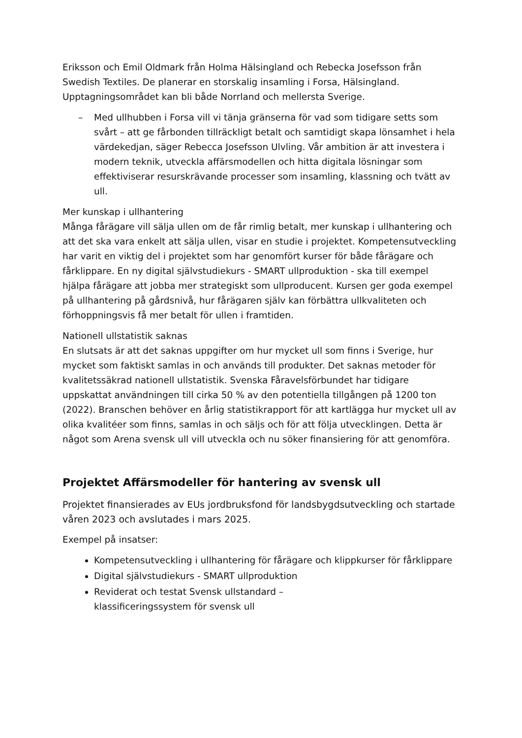Eriksson och Emil Oldmark från Holma Hälsingland och Rebecka Josefsson från Swedish Textiles. De planerar en storskalig insamling i Forsa, Hälsingland. Upptagningsområdet kan bli både Norrland och mellersta Sverige.
– Med ullhubben i Forsa vill vi tänja gränserna för vad som tidigare setts som svårt – att ge fårbonden tillräckligt betalt och samtidigt skapa lönsamhet i hela värdekedjan, säger Rebecca Josefsson Ulvling. Vår ambition är att investera i modern teknik, utveckla affärsmodellen och hitta digitala lösningar som effektiviserar resurskrävande processer som insamling, klassning och tvätt av ull.
Mer kunskap i ullhantering
Många fårägare vill sälja ullen om de får rimlig betalt, mer kunskap i ullhantering och att det ska vara enkelt att sälja ullen, visar en studie i projektet. Kompetensutveckling har varit en viktig del i projektet som har genomfört kurser för både fårägare och fårklippare. En ny digital självstudiekurs - SMART ullproduktion - ska till exempel hjälpa fårägare att jobba mer strategiskt som ullproducent. Kursen ger goda exempel på ullhantering på gårdsnivå, hur fårägaren själv kan förbättra ullkvaliteten och förhoppningsvis få mer betalt för ullen i framtiden.
Nationell ullstatistik saknas
En slutsats är att det saknas uppgifter om hur mycket ull som finns i Sverige, hur mycket som faktiskt samlas in och används till produkter. Det saknas metoder för kvalitetssäkrad nationell ullstatistik. Svenska Fåravelsförbundet har tidigare uppskattat användningen till cirka 50 % av den potentiella tillgången på 1200 ton (2022). Branschen behöver en årlig statistikrapport för att kartlägga hur mycket ull av olika kvalitéer som finns, samlas in och säljs och för att följa utvecklingen. Detta är något som Arena svensk ull vill utveckla och nu söker finansiering för att genomföra.
Projektet Affärsmodeller för hantering av svensk ull
Projektet finansierades av EUs jordbruksfond för landsbygdsutveckling och startade våren 2023 och avslutades i mars 2025.
Exempel på insatser:
Kompetensutveckling i ullhantering för fårägare och klippkurser för fårklippare
Digital självstudiekurs - SMART ullproduktion
Reviderat och testat Svensk ullstandard –
klassificeringssystem för svensk ull